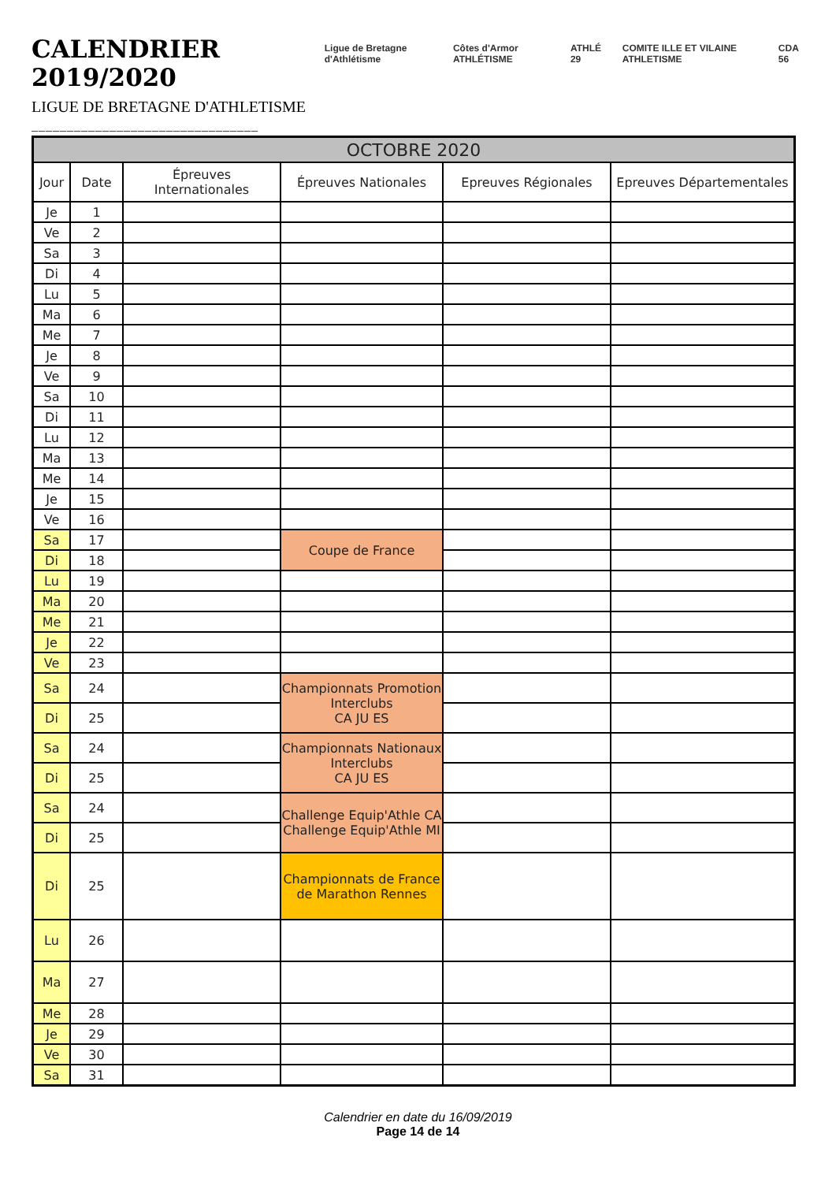CALENDRIER 2019/2020
LIGUE DE BRETAGNE D'ATHLETISME
________________________________
Ligue de Bretagne d'Athlétisme Côtes d'Armor ATHLÉTISME ATHLÉ 29 COMITE ILLE ET VILAINE ATHLETISME
CDA 56
| OCTOBRE 2020 | | | | | |
| --- | --- | --- | --- | --- | --- |
| Jour | Date | Épreuves Internationales | Épreuves Nationales | Epreuves Régionales | Epreuves Départementales |
| Je | 1 | | | | |
| Ve | 2 | | | | |
| Sa | 3 | | | | |
| Di | 4 | | | | |
| Lu | 5 | | | | |
| Ma | 6 | | | | |
| Me | 7 | | | | |
| Je | 8 | | | | |
| Ve | 9 | | | | |
| Sa | 10 | | | | |
| Di | 11 | | | | |
| Lu | 12 | | | | |
| Ma | 13 | | | | |
| Me | 14 | | | | |
| Je | 15 | | | | |
| Ve | 16 | | | | |
| Sa | 17 | | Coupe de France | | |
| Di | 18 | | | | |
| Lu | 19 | | | | |
| Ma | 20 | | | | |
| Me | 21 | | | | |
| Je | 22 | | | | |
| Ve | 23 | | | | |
| Sa | 24 | | Championnats Promotion Interclubs CA JU ES | | |
| Di | 25 | | | | |
| Sa | 24 | | Championnats Nationaux Interclubs CA JU ES | | |
| Di | 25 | | | | |
| Sa | 24 | | Challenge Equip'Athle CA Challenge Equip'Athle MI | | |
| Di | 25 | | | | |
| Di | 25 | | Championnats de France de Marathon Rennes | | |
| Lu | 26 | | | | |
| Ma | 27 | | | | |
| Me | 28 | | | | |
| Je | 29 | | | | |
| Ve | 30 | | | | |
| Sa | 31 | | | | |
Calendrier en date du 16/09/2019
Page 14 de 14